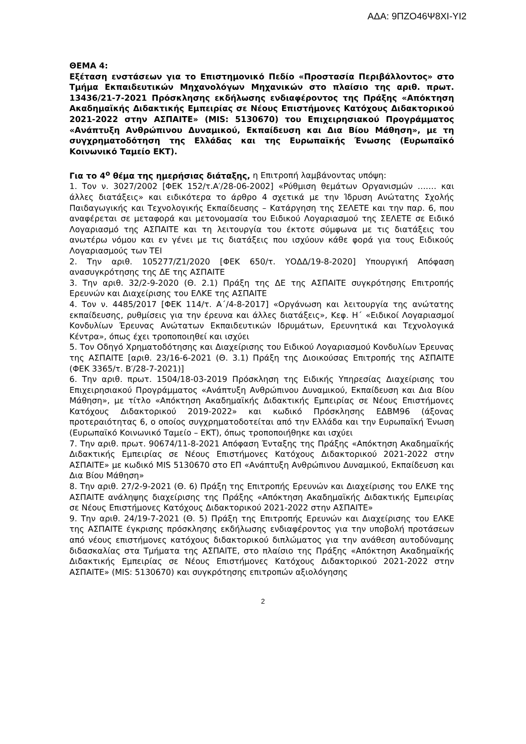ΑΔΑ: 9ΠΖΟ46Ψ8ΧΙ-ΥΙ2
ΘΕΜΑ 4:
Εξέταση ενστάσεων για το Επιστημονικό Πεδίο «Προστασία Περιβάλλοντος» στο Τμήμα Εκπαιδευτικών Μηχανολόγων Μηχανικών στο πλαίσιο της αριθ. πρωτ. 13436/21-7-2021 Πρόσκλησης εκδήλωσης ενδιαφέροντος της Πράξης «Απόκτηση Ακαδημαϊκής Διδακτικής Εμπειρίας σε Νέους Επιστήμονες Κατόχους Διδακτορικού 2021-2022 στην ΑΣΠΑΙΤΕ» (MIS: 5130670) του Επιχειρησιακού Προγράμματος «Ανάπτυξη Ανθρώπινου Δυναμικού, Εκπαίδευση και Δια Βίου Μάθηση», με τη συγχρηματοδότηση της Ελλάδας και της Ευρωπαϊκής Ένωσης (Ευρωπαϊκό Κοινωνικό Ταμείο ΕΚΤ).
Για το 4<sup>ο</sup> θέμα της ημερήσιας διάταξης, η Επιτροπή λαμβάνοντας υπόψη:
1. Τον ν. 3027/2002 [ΦΕΚ 152/τ.Α′/28-06-2002] «Ρύθμιση θεμάτων Οργανισμών ……. και άλλες διατάξεις» και ειδικότερα το άρθρο 4 σχετικά με την Ίδρυση Ανώτατης Σχολής Παιδαγωγικής και Τεχνολογικής Εκπαίδευσης – Κατάργηση της ΣΕΛΕΤΕ και την παρ. 6, που αναφέρεται σε μεταφορά και μετονομασία του Ειδικού Λογαριασμού της ΣΕΛΕΤΕ σε Ειδικό Λογαριασμό της ΑΣΠΑΙΤΕ και τη λειτουργία του έκτοτε σύμφωνα με τις διατάξεις του ανωτέρω νόμου και εν γένει με τις διατάξεις που ισχύουν κάθε φορά για τους Ειδικούς Λογαριασμούς των ΤΕΙ
2. Την αριθ. 105277/Ζ1/2020 [ΦΕΚ 650/τ. ΥΟΔΔ/19-8-2020] Υπουργική Απόφαση ανασυγκρότησης της ΔΕ της ΑΣΠΑΙΤΕ
3. Την αριθ. 32/2-9-2020 (Θ. 2.1) Πράξη της ΔΕ της ΑΣΠΑΙΤΕ συγκρότησης Επιτροπής Ερευνών και Διαχείρισης του ΕΛΚΕ της ΑΣΠΑΙΤΕ
4. Τον ν. 4485/2017 [ΦΕΚ 114/τ. Α΄/4-8-2017] «Οργάνωση και λειτουργία της ανώτατης εκπαίδευσης, ρυθμίσεις για την έρευνα και άλλες διατάξεις», Κεφ. Η΄ «Ειδικοί Λογαριασμοί Κονδυλίων Έρευνας Ανώτατων Εκπαιδευτικών Ιδρυμάτων, Ερευνητικά και Τεχνολογικά Κέντρα», όπως έχει τροποποιηθεί και ισχύει
5. Τον Οδηγό Χρηματοδότησης και Διαχείρισης του Ειδικού Λογαριασμού Κονδυλίων Έρευνας της ΑΣΠΑΙΤΕ [αριθ. 23/16-6-2021 (Θ. 3.1) Πράξη της Διοικούσας Επιτροπής της ΑΣΠΑΙΤΕ (ΦΕΚ 3365/τ. Β′/28-7-2021)]
6. Την αριθ. πρωτ. 1504/18-03-2019 Πρόσκληση της Ειδικής Υπηρεσίας Διαχείρισης του Επιχειρησιακού Προγράμματος «Ανάπτυξη Ανθρώπινου Δυναμικού, Εκπαίδευση και Δια Βίου Μάθηση», με τίτλο «Απόκτηση Ακαδημαϊκής Διδακτικής Εμπειρίας σε Νέους Επιστήμονες Κατόχους Διδακτορικού 2019-2022» και κωδικό Πρόσκλησης ΕΔΒΜ96 (άξονας προτεραιότητας 6, ο οποίος συγχρηματοδοτείται από την Ελλάδα και την Ευρωπαϊκή Ένωση (Ευρωπαϊκό Κοινωνικό Ταμείο – ΕΚΤ), όπως τροποποιήθηκε και ισχύει
7. Την αριθ. πρωτ. 90674/11-8-2021 Απόφαση Ένταξης της Πράξης «Απόκτηση Ακαδημαϊκής Διδακτικής Εμπειρίας σε Νέους Επιστήμονες Κατόχους Διδακτορικού 2021-2022 στην ΑΣΠΑΙΤΕ» με κωδικό MIS 5130670 στο ΕΠ «Ανάπτυξη Ανθρώπινου Δυναμικού, Εκπαίδευση και Δια Βίου Μάθηση»
8. Την αριθ. 27/2-9-2021 (Θ. 6) Πράξη της Επιτροπής Ερευνών και Διαχείρισης του ΕΛΚΕ της ΑΣΠΑΙΤΕ ανάληψης διαχείρισης της Πράξης «Απόκτηση Ακαδημαϊκής Διδακτικής Εμπειρίας σε Νέους Επιστήμονες Κατόχους Διδακτορικού 2021-2022 στην ΑΣΠΑΙΤΕ»
9. Την αριθ. 24/19-7-2021 (Θ. 5) Πράξη της Επιτροπής Ερευνών και Διαχείρισης του ΕΛΚΕ της ΑΣΠΑΙΤΕ έγκρισης πρόσκλησης εκδήλωσης ενδιαφέροντος για την υποβολή προτάσεων από νέους επιστήμονες κατόχους διδακτορικού διπλώματος για την ανάθεση αυτοδύναμης διδασκαλίας στα Τμήματα της ΑΣΠΑΙΤΕ, στο πλαίσιο της Πράξης «Απόκτηση Ακαδημαϊκής Διδακτικής Εμπειρίας σε Νέους Επιστήμονες Κατόχους Διδακτορικού 2021-2022 στην ΑΣΠΑΙΤΕ» (MIS: 5130670) και συγκρότησης επιτροπών αξιολόγησης
2